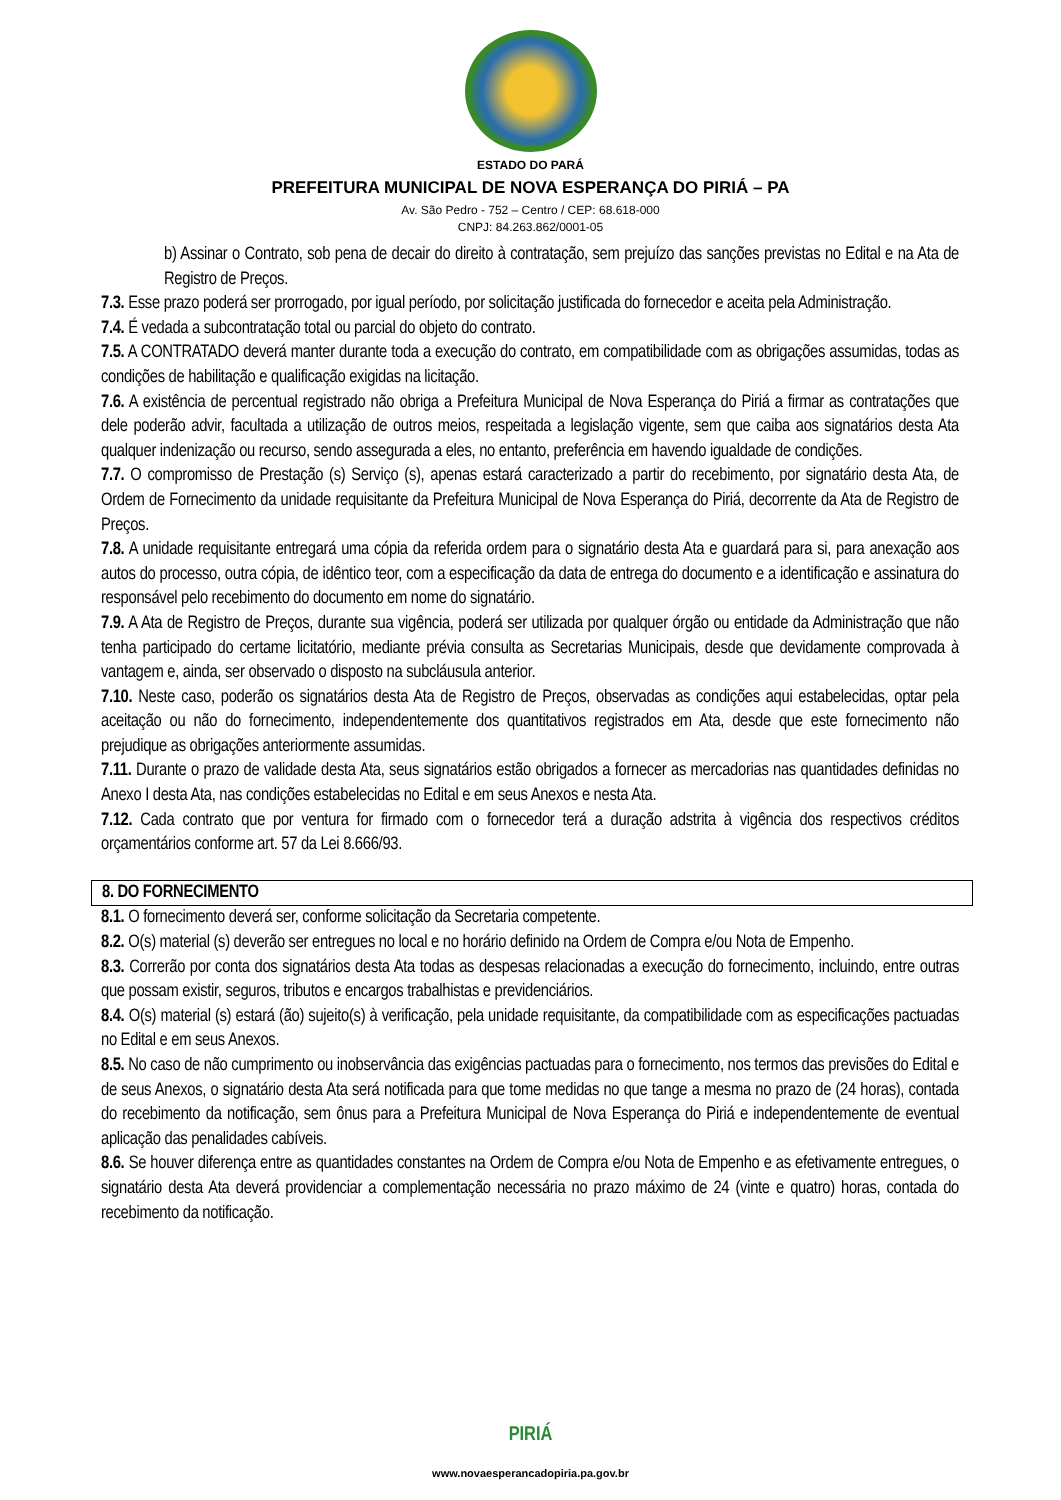ESTADO DO PARÁ
PREFEITURA MUNICIPAL DE NOVA ESPERANÇA DO PIRIÁ – PA
Av. São Pedro - 752 – Centro / CEP: 68.618-000
CNPJ: 84.263.862/0001-05
b) Assinar o Contrato, sob pena de decair do direito à contratação, sem prejuízo das sanções previstas no Edital e na Ata de Registro de Preços.
7.3. Esse prazo poderá ser prorrogado, por igual período, por solicitação justificada do fornecedor e aceita pela Administração.
7.4. É vedada a subcontratação total ou parcial do objeto do contrato.
7.5. A CONTRATADO deverá manter durante toda a execução do contrato, em compatibilidade com as obrigações assumidas, todas as condições de habilitação e qualificação exigidas na licitação.
7.6. A existência de percentual registrado não obriga a Prefeitura Municipal de Nova Esperança do Piriá a firmar as contratações que dele poderão advir, facultada a utilização de outros meios, respeitada a legislação vigente, sem que caiba aos signatários desta Ata qualquer indenização ou recurso, sendo assegurada a eles, no entanto, preferência em havendo igualdade de condições.
7.7. O compromisso de Prestação (s) Serviço (s), apenas estará caracterizado a partir do recebimento, por signatário desta Ata, de Ordem de Fornecimento da unidade requisitante da Prefeitura Municipal de Nova Esperança do Piriá, decorrente da Ata de Registro de Preços.
7.8. A unidade requisitante entregará uma cópia da referida ordem para o signatário desta Ata e guardará para si, para anexação aos autos do processo, outra cópia, de idêntico teor, com a especificação da data de entrega do documento e a identificação e assinatura do responsável pelo recebimento do documento em nome do signatário.
7.9. A Ata de Registro de Preços, durante sua vigência, poderá ser utilizada por qualquer órgão ou entidade da Administração que não tenha participado do certame licitatório, mediante prévia consulta as Secretarias Municipais, desde que devidamente comprovada à vantagem e, ainda, ser observado o disposto na subcláusula anterior.
7.10. Neste caso, poderão os signatários desta Ata de Registro de Preços, observadas as condições aqui estabelecidas, optar pela aceitação ou não do fornecimento, independentemente dos quantitativos registrados em Ata, desde que este fornecimento não prejudique as obrigações anteriormente assumidas.
7.11. Durante o prazo de validade desta Ata, seus signatários estão obrigados a fornecer as mercadorias nas quantidades definidas no Anexo I desta Ata, nas condições estabelecidas no Edital e em seus Anexos e nesta Ata.
7.12. Cada contrato que por ventura for firmado com o fornecedor terá a duração adstrita à vigência dos respectivos créditos orçamentários conforme art. 57 da Lei 8.666/93.
8. DO FORNECIMENTO
8.1. O fornecimento deverá ser, conforme solicitação da Secretaria competente.
8.2. O(s) material (s) deverão ser entregues no local e no horário definido na Ordem de Compra e/ou Nota de Empenho.
8.3. Correrão por conta dos signatários desta Ata todas as despesas relacionadas a execução do fornecimento, incluindo, entre outras que possam existir, seguros, tributos e encargos trabalhistas e previdenciários.
8.4. O(s) material (s) estará (ão) sujeito(s) à verificação, pela unidade requisitante, da compatibilidade com as especificações pactuadas no Edital e em seus Anexos.
8.5. No caso de não cumprimento ou inobservância das exigências pactuadas para o fornecimento, nos termos das previsões do Edital e de seus Anexos, o signatário desta Ata será notificada para que tome medidas no que tange a mesma no prazo de (24 horas), contada do recebimento da notificação, sem ônus para a Prefeitura Municipal de Nova Esperança do Piriá e independentemente de eventual aplicação das penalidades cabíveis.
8.6. Se houver diferença entre as quantidades constantes na Ordem de Compra e/ou Nota de Empenho e as efetivamente entregues, o signatário desta Ata deverá providenciar a complementação necessária no prazo máximo de 24 (vinte e quatro) horas, contada do recebimento da notificação.
PIRIÁ
www.novaesperancadopiria.pa.gov.br